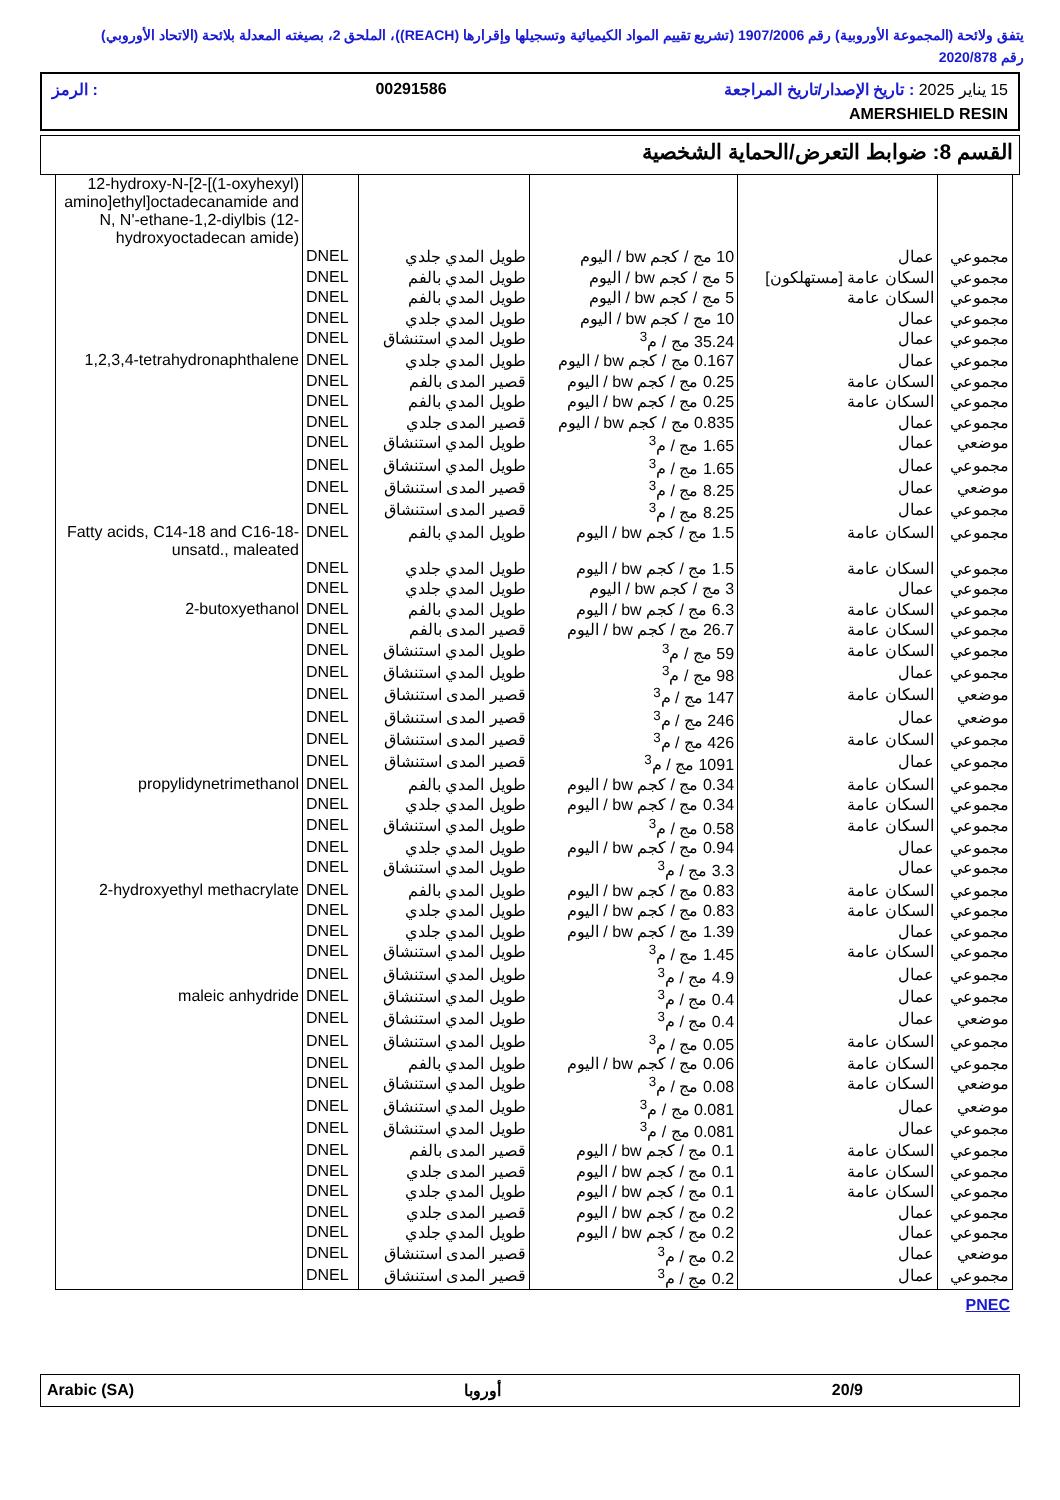يتفق ولائحة (المجموعة الأوروبية) رقم 1907/2006 (تشريع تقييم المواد الكيميائية وتسجيلها وإقرارها (REACH))، الملحق 2، بصيغته المعدلة بلائحة (الاتحاد الأوروبي) رقم 2020/878
15 يناير 2025 : تاريخ الإصدار/تاريخ المراجعة 00291586: الرمز
AMERSHIELD RESIN
القسم 8: ضوابط التعرض/الحماية الشخصية
| 12-hydroxy-N-[2-[(1-oxyhexyl) amino]ethyl]octadecanamide and N, N'-ethane-1,2-diylbis (12-hydroxyoctadecan amide) | | | | | |
| | DNEL | طويل المدي جلدي | 10 مج / كجم bw / اليوم | عمال | مجموعي |
| | DNEL | طويل المدي بالفم | 5 مج / كجم bw / اليوم | السكان عامة [مستهلكون] | مجموعي |
| | DNEL | طويل المدي بالفم | 5 مج / كجم bw / اليوم | السكان عامة | مجموعي |
| | DNEL | طويل المدي جلدي | 10 مج / كجم bw / اليوم | عمال | مجموعي |
| | DNEL | طويل المدي استنشاق | 35.24 مج / م<sup>3</sup> | عمال | مجموعي |
| 1,2,3,4-tetrahydronaphthalene | DNEL | طويل المدي جلدي | 0.167 مج / كجم bw / اليوم | عمال | مجموعي |
| | DNEL | قصير المدى بالفم | 0.25 مج / كجم bw / اليوم | السكان عامة | مجموعي |
| | DNEL | طويل المدي بالفم | 0.25 مج / كجم bw / اليوم | السكان عامة | مجموعي |
| | DNEL | قصير المدى جلدي | 0.835 مج / كجم bw / اليوم | عمال | مجموعي |
| | DNEL | طويل المدي استنشاق | 1.65 مج / م<sup>3</sup> | عمال | موضعي |
| | DNEL | طويل المدي استنشاق | 1.65 مج / م<sup>3</sup> | عمال | مجموعي |
| | DNEL | قصير المدى استنشاق | 8.25 مج / م<sup>3</sup> | عمال | موضعي |
| | DNEL | قصير المدى استنشاق | 8.25 مج / م<sup>3</sup> | عمال | مجموعي |
| Fatty acids, C14-18 and C16-18-unsatd., maleated | DNEL | طويل المدي بالفم | 1.5 مج / كجم bw / اليوم | السكان عامة | مجموعي |
| | DNEL | طويل المدي جلدي | 1.5 مج / كجم bw / اليوم | السكان عامة | مجموعي |
| | DNEL | طويل المدي جلدي | 3 مج / كجم bw / اليوم | عمال | مجموعي |
| 2-butoxyethanol | DNEL | طويل المدي بالفم | 6.3 مج / كجم bw / اليوم | السكان عامة | مجموعي |
| | DNEL | قصير المدى بالفم | 26.7 مج / كجم bw / اليوم | السكان عامة | مجموعي |
| | DNEL | طويل المدي استنشاق | 59 مج / م<sup>3</sup> | السكان عامة | مجموعي |
| | DNEL | طويل المدي استنشاق | 98 مج / م<sup>3</sup> | عمال | مجموعي |
| | DNEL | قصير المدى استنشاق | 147 مج / م<sup>3</sup> | السكان عامة | موضعي |
| | DNEL | قصير المدى استنشاق | 246 مج / م<sup>3</sup> | عمال | موضعي |
| | DNEL | قصير المدى استنشاق | 426 مج / م<sup>3</sup> | السكان عامة | مجموعي |
| | DNEL | قصير المدى استنشاق | 1091 مج / م<sup>3</sup> | عمال | مجموعي |
| propylidynetrimethanol | DNEL | طويل المدي بالفم | 0.34 مج / كجم bw / اليوم | السكان عامة | مجموعي |
| | DNEL | طويل المدي جلدي | 0.34 مج / كجم bw / اليوم | السكان عامة | مجموعي |
| | DNEL | طويل المدي استنشاق | 0.58 مج / م<sup>3</sup> | السكان عامة | مجموعي |
| | DNEL | طويل المدي جلدي | 0.94 مج / كجم bw / اليوم | عمال | مجموعي |
| | DNEL | طويل المدي استنشاق | 3.3 مج / م<sup>3</sup> | عمال | مجموعي |
| 2-hydroxyethyl methacrylate | DNEL | طويل المدي بالفم | 0.83 مج / كجم bw / اليوم | السكان عامة | مجموعي |
| | DNEL | طويل المدي جلدي | 0.83 مج / كجم bw / اليوم | السكان عامة | مجموعي |
| | DNEL | طويل المدي جلدي | 1.39 مج / كجم bw / اليوم | عمال | مجموعي |
| | DNEL | طويل المدي استنشاق | 1.45 مج / م<sup>3</sup> | السكان عامة | مجموعي |
| | DNEL | طويل المدي استنشاق | 4.9 مج / م<sup>3</sup> | عمال | مجموعي |
| maleic anhydride | DNEL | طويل المدي استنشاق | 0.4 مج / م<sup>3</sup> | عمال | مجموعي |
| | DNEL | طويل المدي استنشاق | 0.4 مج / م<sup>3</sup> | عمال | موضعي |
| | DNEL | طويل المدي استنشاق | 0.05 مج / م<sup>3</sup> | السكان عامة | مجموعي |
| | DNEL | طويل المدي بالفم | 0.06 مج / كجم bw / اليوم | السكان عامة | مجموعي |
| | DNEL | طويل المدي استنشاق | 0.08 مج / م<sup>3</sup> | السكان عامة | موضعي |
| | DNEL | طويل المدي استنشاق | 0.081 مج / م<sup>3</sup> | عمال | موضعي |
| | DNEL | طويل المدي استنشاق | 0.081 مج / م<sup>3</sup> | عمال | مجموعي |
| | DNEL | قصير المدى بالفم | 0.1 مج / كجم bw / اليوم | السكان عامة | مجموعي |
| | DNEL | قصير المدى جلدي | 0.1 مج / كجم bw / اليوم | السكان عامة | مجموعي |
| | DNEL | طويل المدي جلدي | 0.1 مج / كجم bw / اليوم | السكان عامة | مجموعي |
| | DNEL | قصير المدى جلدي | 0.2 مج / كجم bw / اليوم | عمال | مجموعي |
| | DNEL | طويل المدي جلدي | 0.2 مج / كجم bw / اليوم | عمال | مجموعي |
| | DNEL | قصير المدى استنشاق | 0.2 مج / م<sup>3</sup> | عمال | موضعي |
| | DNEL | قصير المدى استنشاق | 0.2 مج / م<sup>3</sup> | عمال | مجموعي |
PNEC
Arabic (SA) أوروبا 20/9